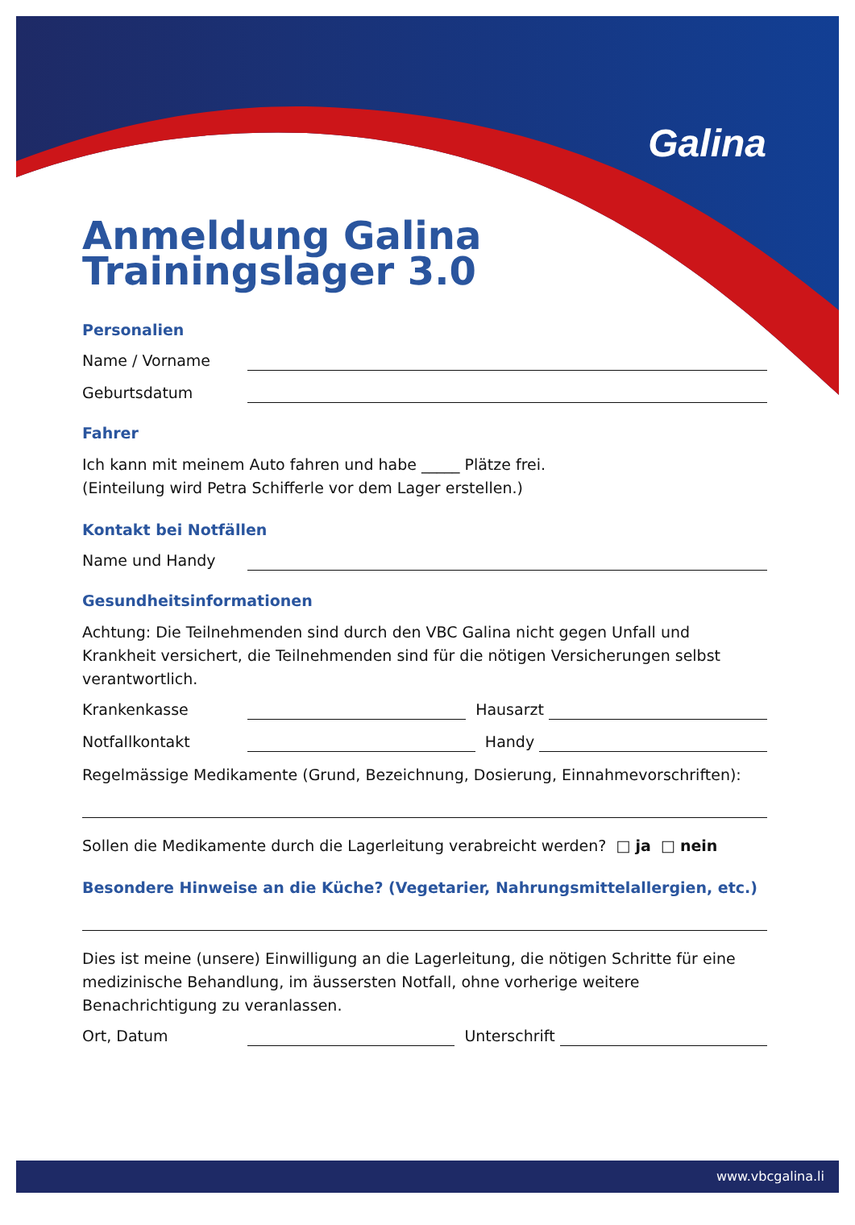Galina
Anmeldung Galina
Trainingslager 3.0
Personalien
Name / Vorname
Geburtsdatum
Fahrer
Ich kann mit meinem Auto fahren und habe _____ Plätze frei.
(Einteilung wird Petra Schifferle vor dem Lager erstellen.)
Kontakt bei Notfällen
Name und Handy
Gesundheitsinformationen
Achtung: Die Teilnehmenden sind durch den VBC Galina nicht gegen Unfall und Krankheit versichert, die Teilnehmenden sind für die nötigen Versicherungen selbst verantwortlich.
Krankenkasse Hausarzt
Notfallkontakt Handy
Regelmässige Medikamente (Grund, Bezeichnung, Dosierung, Einnahmevorschriften):
Sollen die Medikamente durch die Lagerleitung verabreicht werden? □ ja □ nein
Besondere Hinweise an die Küche? (Vegetarier, Nahrungsmittelallergien, etc.)
Dies ist meine (unsere) Einwilligung an die Lagerleitung, die nötigen Schritte für eine medizinische Behandlung, im äussersten Notfall, ohne vorherige weitere Benachrichtigung zu veranlassen.
Ort, Datum Unterschrift
www.vbcgalina.li